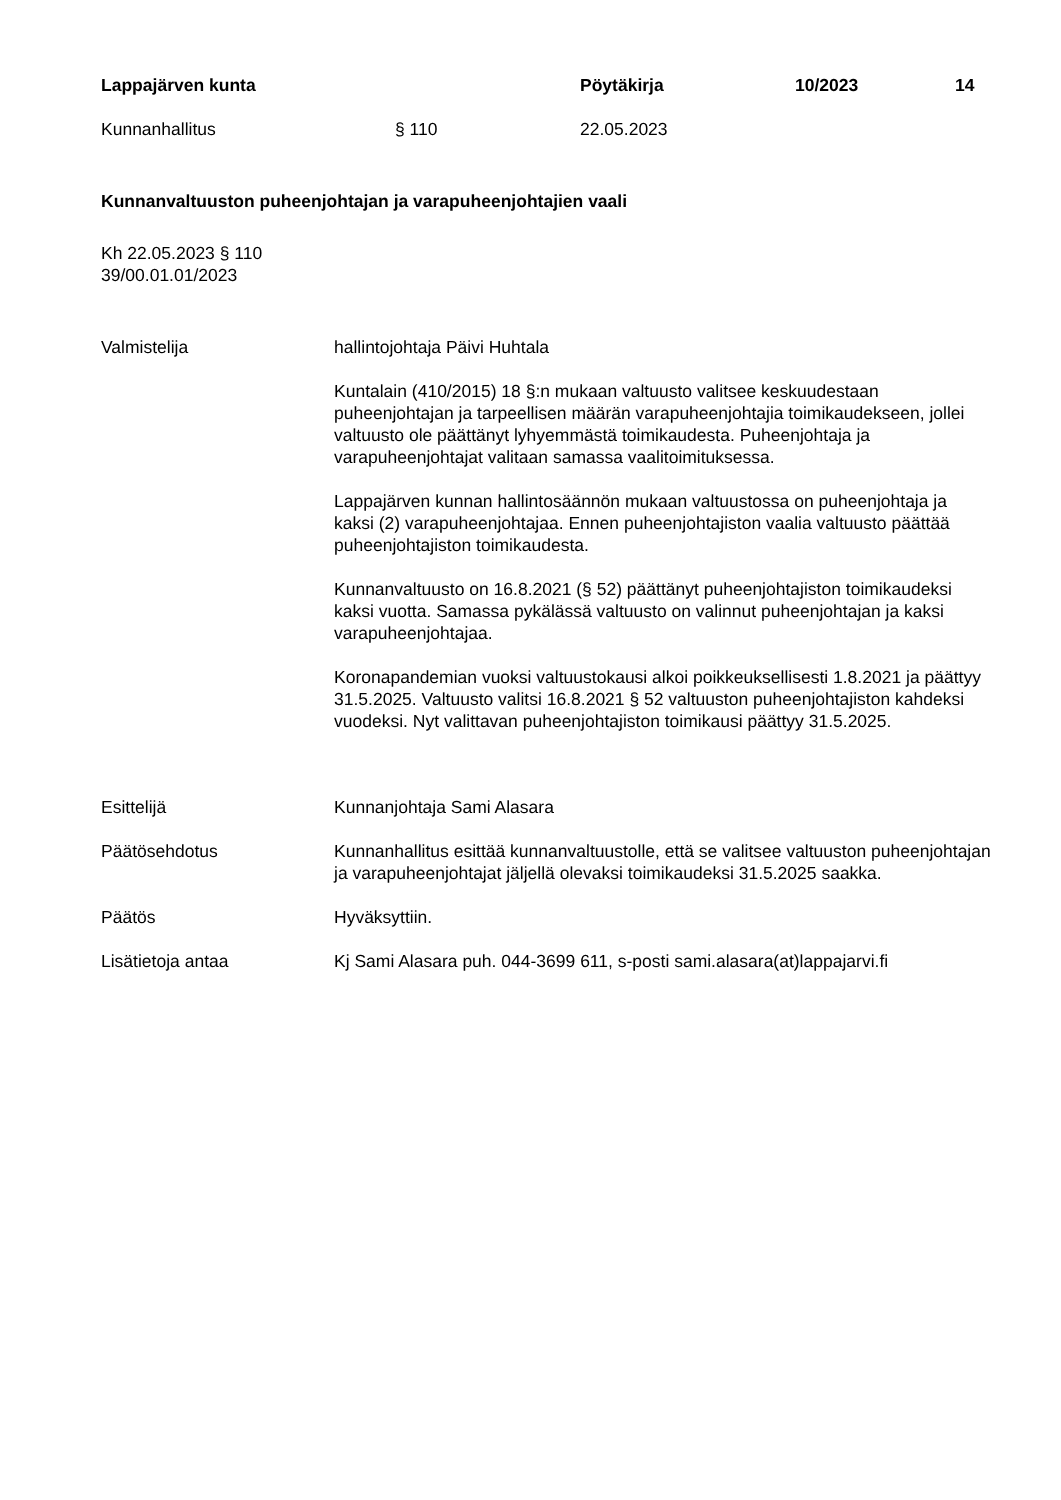Lappajärven kunta Pöytäkirja 10/2023 14
Kunnanhallitus § 110 22.05.2023
Kunnanvaltuuston puheenjohtajan ja varapuheenjohtajien vaali
Kh 22.05.2023 § 110
39/00.01.01/2023
Valmistelija hallintojohtaja Päivi Huhtala
Kuntalain (410/2015) 18 §:n mukaan valtuusto valitsee keskuudestaan puheenjohtajan ja tarpeellisen määrän varapuheenjohtajia toimikaudekseen, jollei valtuusto ole päättänyt lyhyemmästä toimikaudesta. Puheenjohtaja ja varapuheenjohtajat valitaan samassa vaalitoimituksessa.
Lappajärven kunnan hallintosäännön mukaan valtuustossa on puheenjohtaja ja kaksi (2) varapuheenjohtajaa. Ennen puheenjohtajiston vaalia valtuusto päättää puheenjohtajiston toimikaudesta.
Kunnanvaltuusto on 16.8.2021 (§ 52) päättänyt puheenjohtajiston toimikaudeksi kaksi vuotta. Samassa pykälässä valtuusto on valinnut puheenjohtajan ja kaksi varapuheenjohtajaa.
Koronapandemian vuoksi valtuustokausi alkoi poikkeuksellisesti 1.8.2021 ja päättyy 31.5.2025. Valtuusto valitsi 16.8.2021 § 52 valtuuston puheenjohtajiston kahdeksi vuodeksi. Nyt valittavan puheenjohtajiston toimikausi päättyy 31.5.2025.
Esittelijä Kunnanjohtaja Sami Alasara
Päätösehdotus Kunnanhallitus esittää kunnanvaltuustolle, että se valitsee valtuuston puheenjohtajan ja varapuheenjohtajat jäljellä olevaksi toimikaudeksi 31.5.2025 saakka.
Päätös Hyväksyttiin.
Lisätietoja antaa Kj Sami Alasara puh. 044-3699 611, s-posti sami.alasara(at)lappajarvi.fi